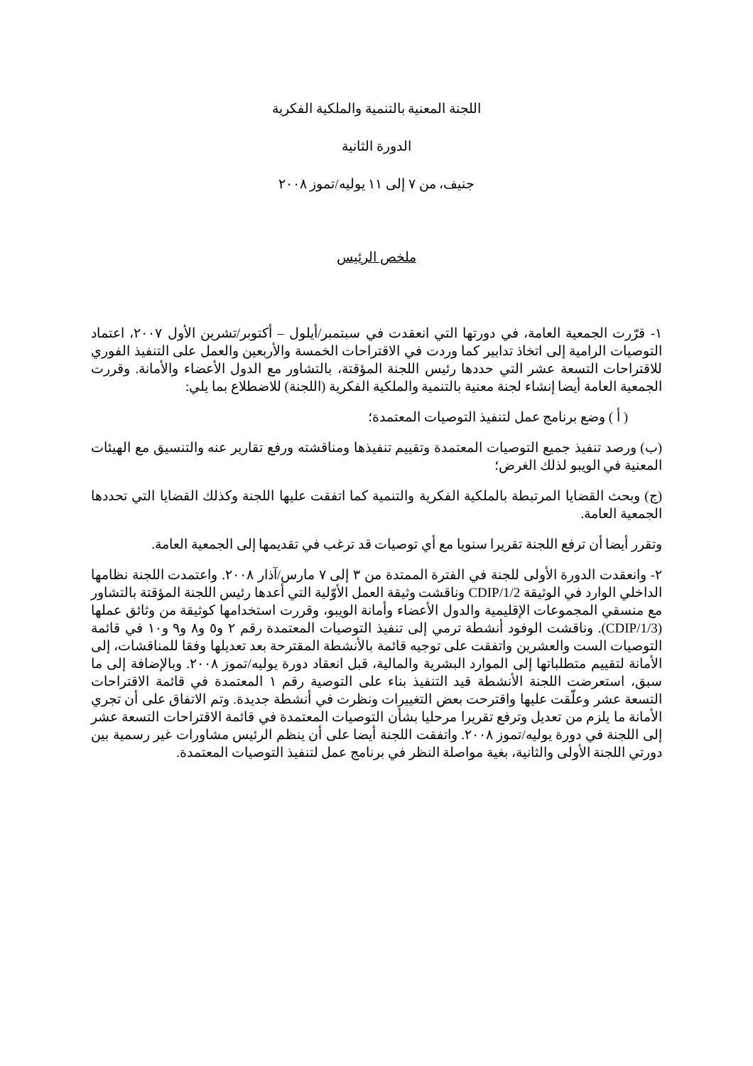اللجنة المعنية بالتنمية والملكية الفكرية
الدورة الثانية
جنيف، من ٧ إلى ١١ يوليه/تموز ٢٠٠٨
ملخص الرئيس
١- قرّرت الجمعية العامة، في دورتها التي انعقدت في سبتمبر/أيلول – أكتوبر/تشرين الأول ٢٠٠٧، اعتماد التوصيات الرامية إلى اتخاذ تدابير كما وردت في الاقتراحات الخمسة والأربعين والعمل على التنفيذ الفوري للاقتراحات التسعة عشر التي حددها رئيس اللجنة المؤقتة، بالتشاور مع الدول الأعضاء والأمانة. وقررت الجمعية العامة أيضا إنشاء لجنة معنية بالتنمية والملكية الفكرية (اللجنة) للاضطلاع بما يلي:
( أ ) وضع برنامج عمل لتنفيذ التوصيات المعتمدة؛
(ب) ورصد تنفيذ جميع التوصيات المعتمدة وتقييم تنفيذها ومناقشته ورفع تقارير عنه والتنسيق مع الهيئات المعنية في الويبو لذلك الغرض؛
(ج) وبحث القضايا المرتبطة بالملكية الفكرية والتنمية كما اتفقت عليها اللجنة وكذلك القضايا التي تحددها الجمعية العامة.
وتقرر أيضا أن ترفع اللجنة تقريرا سنويا مع أي توصيات قد ترغب في تقديمها إلى الجمعية العامة.
٢- وانعقدت الدورة الأولى للجنة في الفترة الممتدة من ٣ إلى ٧ مارس/آذار ٢٠٠٨. واعتمدت اللجنة نظامها الداخلي الوارد في الوثيقة CDIP/1/2 وناقشت وثيقة العمل الأوّلية التي أعدها رئيس اللجنة المؤقتة بالتشاور مع منسقي المجموعات الإقليمية والدول الأعضاء وأمانة الويبو، وقررت استخدامها كوثيقة من وثائق عملها (CDIP/1/3). وناقشت الوفود أنشطة ترمي إلى تنفيذ التوصيات المعتمدة رقم ٢ و٥ و٨ و٩ و١٠ في قائمة التوصيات الست والعشرين واتفقت على توجيه قائمة بالأنشطة المقترحة بعد تعديلها وفقا للمناقشات، إلى الأمانة لتقييم متطلباتها إلى الموارد البشرية والمالية، قبل انعقاد دورة يوليه/تموز ٢٠٠٨. وبالإضافة إلى ما سبق، استعرضت اللجنة الأنشطة قيد التنفيذ بناء على التوصية رقم ١ المعتمدة في قائمة الاقتراحات التسعة عشر وعلّقت عليها واقترحت بعض التغييرات ونظرت في أنشطة جديدة. وتم الاتفاق على أن تجري الأمانة ما يلزم من تعديل وترفع تقريرا مرحليا بشأن التوصيات المعتمدة في قائمة الاقتراحات التسعة عشر إلى اللجنة في دورة يوليه/تموز ٢٠٠٨. واتفقت اللجنة أيضا على أن ينظم الرئيس مشاورات غير رسمية بين دورتي اللجنة الأولى والثانية، بغية مواصلة النظر في برنامج عمل لتنفيذ التوصيات المعتمدة.